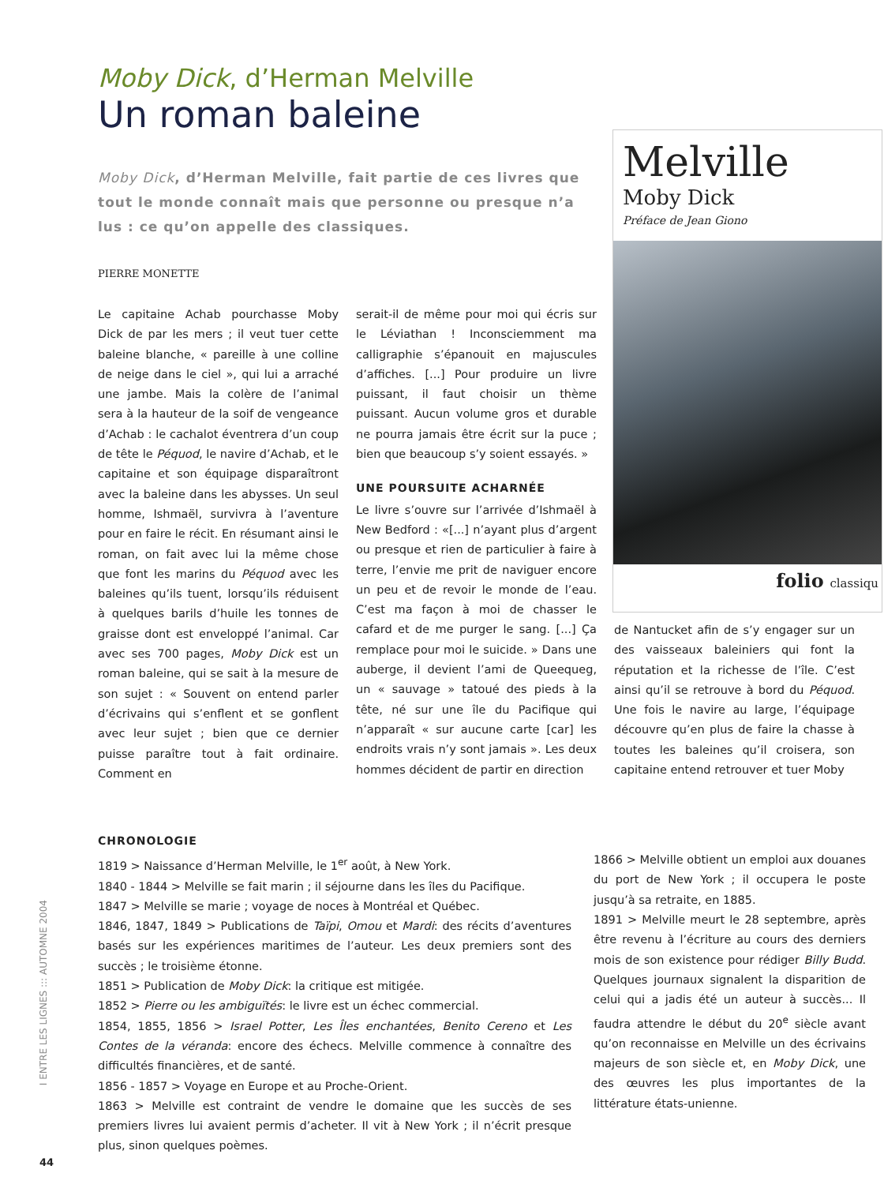Melville
Moby Dick
Préface de Jean Giono
folio classiqu
Moby Dick, d’Herman Melville
Un roman baleine
Moby Dick, d’Herman Melville, fait partie de ces livres que tout le monde connaît mais que personne ou presque n’a lus : ce qu’on appelle des classiques.
PIERRE MONETTE
Le capitaine Achab pourchasse Moby Dick de par les mers ; il veut tuer cette baleine blanche, « pareille à une colline de neige dans le ciel », qui lui a arraché une jambe. Mais la colère de l’animal sera à la hauteur de la soif de vengeance d’Achab : le cachalot éventrera d’un coup de tête le Péquod, le navire d’Achab, et le capitaine et son équipage disparaîtront avec la baleine dans les abysses. Un seul homme, Ishmaël, survivra à l’aventure pour en faire le récit. En résumant ainsi le roman, on fait avec lui la même chose que font les marins du Péquod avec les baleines qu’ils tuent, lorsqu’ils réduisent à quelques barils d’huile les tonnes de graisse dont est enveloppé l’animal. Car avec ses 700 pages, Moby Dick est un roman baleine, qui se sait à la mesure de son sujet : « Souvent on entend parler d’écrivains qui s’enflent et se gonflent avec leur sujet ; bien que ce dernier puisse paraître tout à fait ordinaire. Comment en
serait-il de même pour moi qui écris sur le Léviathan ! Inconsciemment ma calligraphie s’épanouit en majuscules d’affiches. [...] Pour produire un livre puissant, il faut choisir un thème puissant. Aucun volume gros et durable ne pourra jamais être écrit sur la puce ; bien que beaucoup s’y soient essayés. »
UNE POURSUITE ACHARNÉE
Le livre s’ouvre sur l’arrivée d’Ishmaël à New Bedford : «[...] n’ayant plus d’argent ou presque et rien de particulier à faire à terre, l’envie me prit de naviguer encore un peu et de revoir le monde de l’eau. C’est ma façon à moi de chasser le cafard et de me purger le sang. [...] Ça remplace pour moi le suicide. » Dans une auberge, il devient l’ami de Queequeg, un « sauvage » tatoué des pieds à la tête, né sur une île du Pacifique qui n’apparaît « sur aucune carte [car] les endroits vrais n’y sont jamais ». Les deux hommes décident de partir en direction
de Nantucket afin de s’y engager sur un des vaisseaux baleiniers qui font la réputation et la richesse de l’île. C’est ainsi qu’il se retrouve à bord du Péquod. Une fois le navire au large, l’équipage découvre qu’en plus de faire la chasse à toutes les baleines qu’il croisera, son capitaine entend retrouver et tuer Moby
CHRONOLOGIE
1819 > Naissance d’Herman Melville, le 1<sup>er</sup> août, à New York.
1840 - 1844 > Melville se fait marin ; il séjourne dans les îles du Pacifique.
1847 > Melville se marie ; voyage de noces à Montréal et Québec.
1846, 1847, 1849 > Publications de Taïpi, Omou et Mardi: des récits d’aventures basés sur les expériences maritimes de l’auteur. Les deux premiers sont des succès ; le troisième étonne.
1851 > Publication de Moby Dick: la critique est mitigée.
1852 > Pierre ou les ambiguïtés: le livre est un échec commercial.
1854, 1855, 1856 > Israel Potter, Les Îles enchantées, Benito Cereno et Les Contes de la véranda: encore des échecs. Melville commence à connaître des difficultés financières, et de santé.
1856 - 1857 > Voyage en Europe et au Proche-Orient.
1863 > Melville est contraint de vendre le domaine que les succès de ses premiers livres lui avaient permis d’acheter. Il vit à New York ; il n’écrit presque plus, sinon quelques poèmes.
1866 > Melville obtient un emploi aux douanes du port de New York ; il occupera le poste jusqu’à sa retraite, en 1885.
1891 > Melville meurt le 28 septembre, après être revenu à l’écriture au cours des derniers mois de son existence pour rédiger Billy Budd. Quelques journaux signalent la disparition de celui qui a jadis été un auteur à succès... Il faudra attendre le début du 20<sup>e</sup> siècle avant qu’on reconnaisse en Melville un des écrivains majeurs de son siècle et, en Moby Dick, une des œuvres les plus importantes de la littérature états-unienne.
I ENTRE LES LIGNES ::: AUTOMNE 2004
44